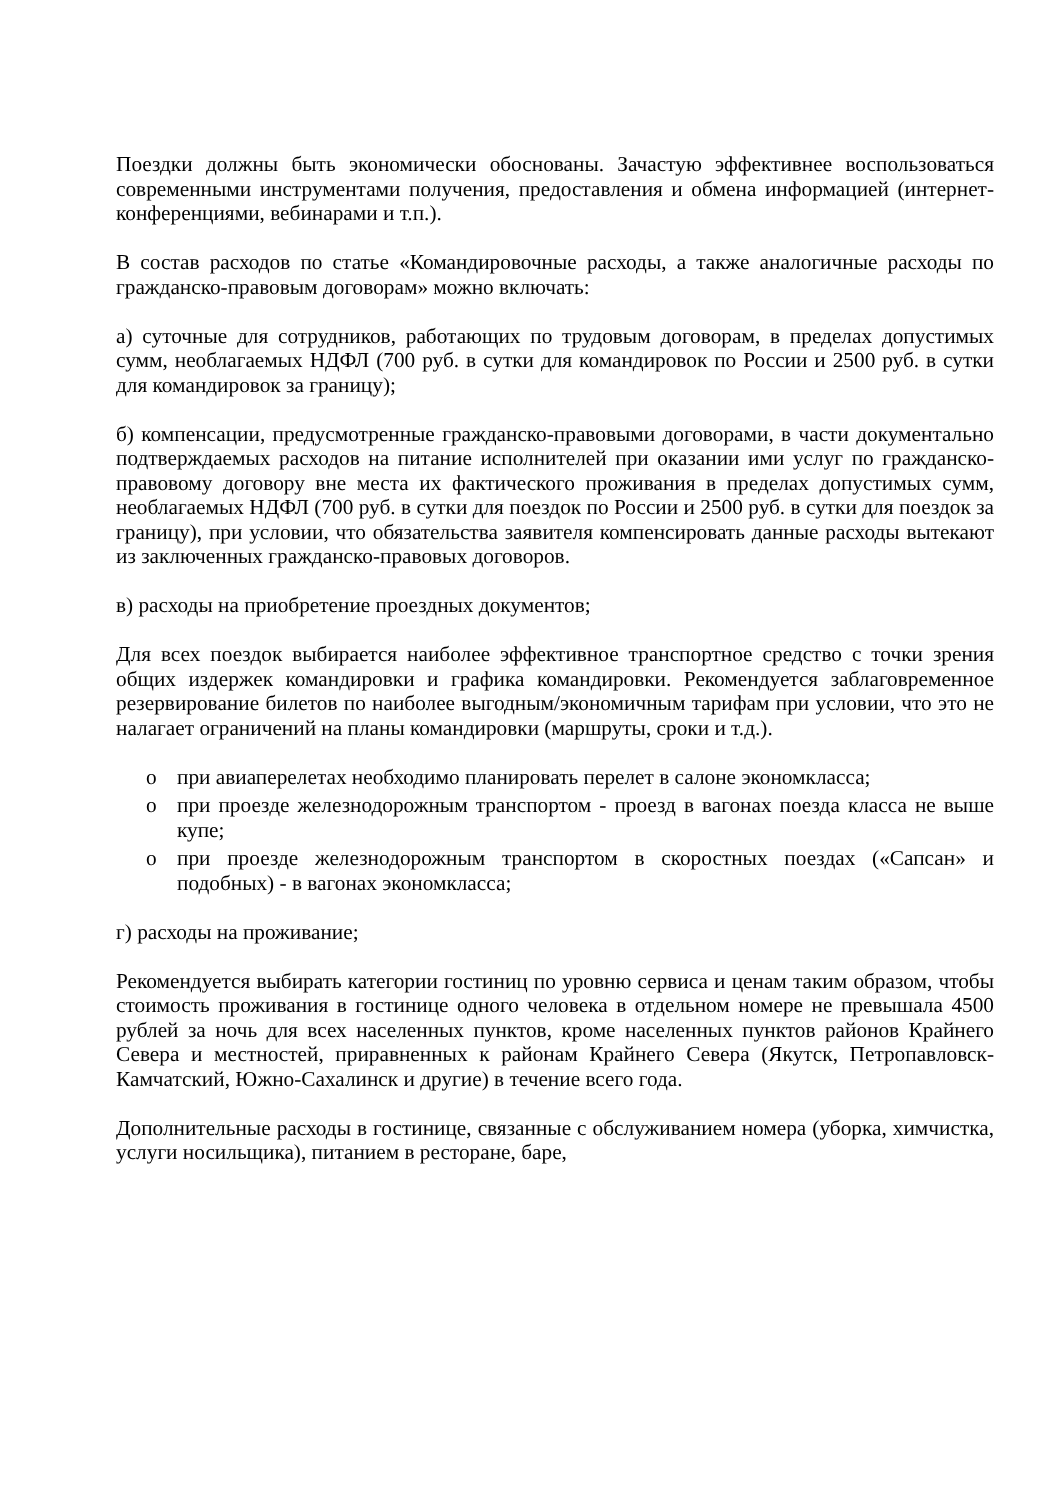Поездки должны быть экономически обоснованы. Зачастую эффективнее воспользоваться современными инструментами получения, предоставления и обмена информацией (интернет-конференциями, вебинарами и т.п.).
В состав расходов по статье «Командировочные расходы, а также аналогичные расходы по гражданско-правовым договорам» можно включать:
а) суточные для сотрудников, работающих по трудовым договорам, в пределах допустимых сумм, необлагаемых НДФЛ (700 руб. в сутки для командировок по России и 2500 руб. в сутки для командировок за границу);
б) компенсации, предусмотренные гражданско-правовыми договорами, в части документально подтверждаемых расходов на питание исполнителей при оказании ими услуг по гражданско-правовому договору вне места их фактического проживания в пределах допустимых сумм, необлагаемых НДФЛ (700 руб. в сутки для поездок по России и 2500 руб. в сутки для поездок за границу), при условии, что обязательства заявителя компенсировать данные расходы вытекают из заключенных гражданско-правовых договоров.
в) расходы на приобретение проездных документов;
Для всех поездок выбирается наиболее эффективное транспортное средство с точки зрения общих издержек командировки и графика командировки. Рекомендуется заблаговременное резервирование билетов по наиболее выгодным/экономичным тарифам при условии, что это не налагает ограничений на планы командировки (маршруты, сроки и т.д.).
o при авиаперелетах необходимо планировать перелет в салоне экономкласса;
o при проезде железнодорожным транспортом - проезд в вагонах поезда класса не выше купе;
o при проезде железнодорожным транспортом в скоростных поездах («Сапсан» и подобных) - в вагонах экономкласса;
г) расходы на проживание;
Рекомендуется выбирать категории гостиниц по уровню сервиса и ценам таким образом, чтобы стоимость проживания в гостинице одного человека в отдельном номере не превышала 4500 рублей за ночь для всех населенных пунктов, кроме населенных пунктов районов Крайнего Севера и местностей, приравненных к районам Крайнего Севера (Якутск, Петропавловск-Камчатский, Южно-Сахалинск и другие) в течение всего года.
Дополнительные расходы в гостинице, связанные с обслуживанием номера (уборка, химчистка, услуги носильщика), питанием в ресторане, баре,